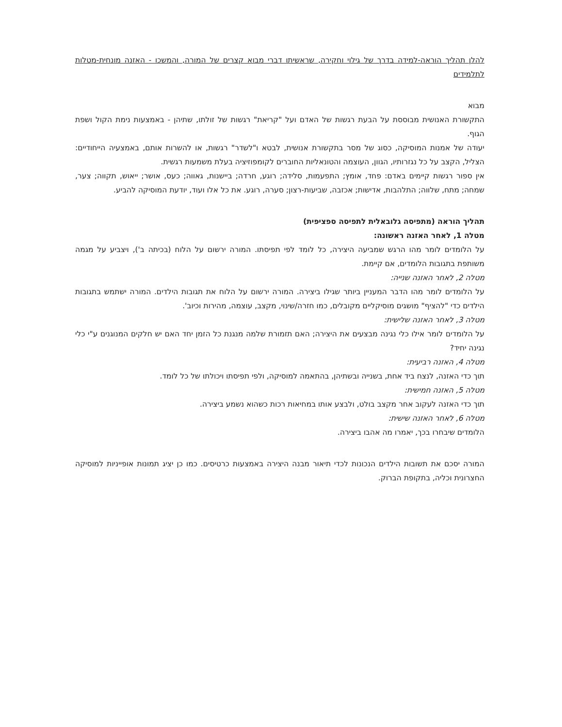להלן תהליך הוראה-למידה בדרך של גילוי וחקירה, שראשיתו דברי מבוא קצרים של המורה, והמשכו - האזנה מונחית-מטלות לתלמידים
מבוא
התקשורת האנושית מבוססת על הבעת רגשות של האדם ועל "קריאת" רגשות של זולתו, שתיהן - באמצעות נימת הקול ושפת הגוף.
יעודה של אמנות המוסיקה, כסוג של מסר בתקשורת אנושית, לבטא ו"לשדר" רגשות, או להשרות אותם, באמצעיה הייחודיים: הצליל, הקצב על כל נגזרותיו, הגוון, העוצמה והטונאליות החוברים לקומפוזיציה בעלת משמעות רגשית.
אין ספור רגשות קיימים באדם: פחד, אומץ; התפעמות, סלידה; רוגע, חרדה; ביישנות, גאווה; כעס, אושר; ייאוש, תקווה; צער, שמחה; מתח, שלווה; התלהבות, אדישות; אכזבה, שביעות-רצון; סערה, רוגע. את כל אלו ועוד, יודעת המוסיקה להביע.
תהליך הוראה (מתפיסה גלובאלית לתפיסה ספציפית)
מטלה 1, לאחר האזנה ראשונה:
על הלומדים לומר מהו הרגש שמביעה היצירה, כל לומד לפי תפיסתו. המורה ירשום על הלוח (בכיתה ב'), ויצביע על מגמה משותפת בתגובות הלומדים, אם קיימת.
מטלה 2, לאחר האזנה שנייה:
על הלומדים לומר מהו הדבר המעניין ביותר שגילו ביצירה. המורה ירשום על הלוח את תגובות הילדים. המורה ישתמש בתגובות הילדים כדי "להציף" מושגים מוסיקליים מקובלים, כמו חזרה/שינוי, מקצב, עוצמה, מהירות וכיוב'.
מטלה 3, לאחר האזנה שלישית:
על הלומדים לומר אילו כלי נגינה מבצעים את היצירה; האם תזמורת שלמה מנגנת כל הזמן יחד האם יש חלקים המנוגנים ע"י כלי נגינה יחיד?
מטלה 4, האזנה רביעית:
תוך כדי האזנה, לנצח ביד אחת, בשנייה ובשתיהן, בהתאמה למוסיקה, ולפי תפיסתו ויכולתו של כל לומד.
מטלה 5, האזנה חמישית:
תוך כדי האזנה לעקוב אחר מקצב בולט, ולבצע אותו במחיאות רכות כשהוא נשמע ביצירה.
מטלה 6, לאחר האזנה שישית:
הלומדים שיבחרו בכך, יאמרו מה אהבו ביצירה.
המורה יסכם את תשובות הילדים הנכונות לכדי תיאור מבנה היצירה באמצעות כרטיסים. כמו כן יציג תמונות אופייניות למוסיקה החצרונית וכליה, בתקופת הברוק.